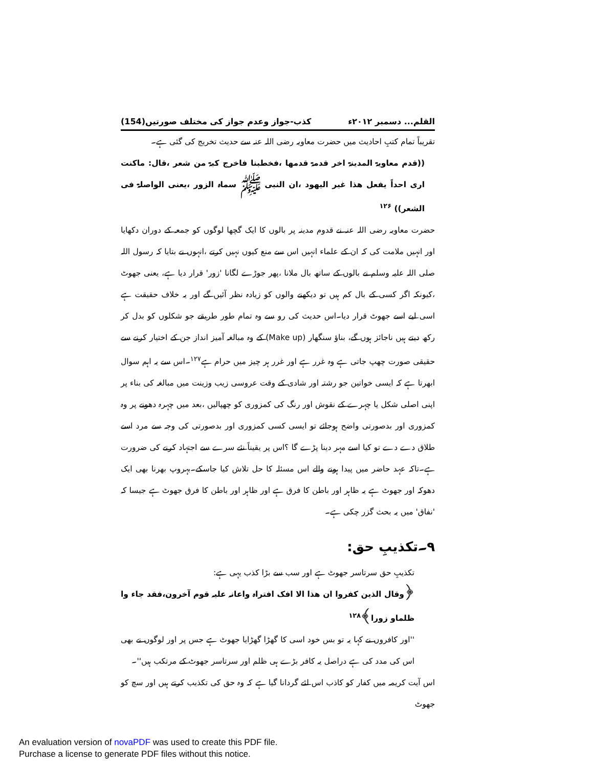القلم... دسمبر ۲۰۱۲ء کذب-جواز وعدم جواز کی مختلف صورتیں(154)
تقریباً تمام کتبِ احادیث میں حضرت معاویہ رضی اللہ عنہ سے حدیث تخریج کی گئی ہے۔
((قدم معاویۃ المدینۃ اخر قدمۃ قدمھا ،فخطبنا فاخرج کبۃ من شعر ،قال: ماکنت اری احداً یفعل ھذا غیر الیھود ،ان النبی ﷺ سماہ الزور ،یعنی الواصلۃ فی الشعر)) <sup>۱۲۶</sup>
حضرت معاویہ رضی اللہ عنہ نے قدوم مدینہ پر بالوں کا ایک گچھا لوگوں کو جمعہ کے دوران دکھایا اور انہیں ملامت کی کہ ان کے علماء انہیں اس سے منع کیوں نہیں کرتے ،انہوں نے بتایا کہ رسول اللہ صلی اللہ علیہ وسلم نے بالوں کے ساتھ بال ملانا ،پھر جوڑے لگانا 'زور' قرار دیا ہے، یعنی جھوٹ ،کیونکہ اگر کسی کے بال کم ہیں تو دیکھنے والوں کو زیادہ نظر آئیں گے اور یہ خلاف حقیقت ہے اسی لیے اسے جھوٹ قرار دیا۔اس حدیث کی رو سے وہ تمام طور طریقے جو شکلوں کو بدل کر رکھ دیتے ہیں ناجائز ہوں گے، بناؤ سنگھار (Make up) کے وہ مبالغہ آمیز انداز جن کے اختیار کرنے سے حقیقی صورت چھپ جاتی ہے وہ غرر ہے اور غرر ہر چیز میں حرام ہے<sup>۱۲۷</sup>۔اس سے یہ اہم سوال ابھرتا ہے کہ ایسی خواتین جو رشتہ اور شادی کے وقت عروسی زیب وزینت میں مبالغہ کی بناء پر اپنی اصلی شکل یا چہرے کے نقوش اور رنگ کی کمزوری کو چھپالیں ،بعد میں چہرہ دھونے پر وہ کمزوری اور بدصورتی واضح ہوجائے تو ایسی کسی کمزوری اور بدصورتی کی وجہ سے مرد اسے طلاق دے دے تو کیا اسے مہر دینا پڑے گا ؟اس پر یقیناً نئے سرے سے اجتہاد کرنے کی ضرورت ہے۔تاکہ عہد حاضر میں پیدا ہونے والے اس مسئلہ کا حل تلاش کیا جاسکے۔بہروپ بھرنا بھی ایک دھوکہ اور جھوٹ ہے یہ ظاہر اور باطن کا فرق ہے اور ظاہر اور باطن کا فرق جھوٹ ہے جیسا کہ 'نفاق' میں یہ بحث گزر چکی ہے۔
۹۔تکذیبِ حق:
تکذیبِ حق سرتاسر جھوٹ ہے اور سب سے بڑا کذب یہی ہے:
﴿وقال الذین کفروا ان ھذا الا افک افتراہ واعانہ علیہ قوم آخرون،فقد جاء وا ظلماو زورا﴾<sup>۱۲۸</sup>
''اور کافروں نے کہا یہ تو بس خود اسی کا گھڑا گھڑایا جھوٹ ہے جس پر اور لوگوں نے بھی اس کی مدد کی ہے دراصل یہ کافر بڑے ہی ظلم اور سرتاسر جھوٹ کے مرتکب ہیں''۔
اس آیت کریمہ میں کفار کو کاذب اس لئے گردانا گیا ہے کہ وہ حق کی تکذیب کرتے ہیں اور سچ کو جھوٹ
An evaluation version of novaPDF was used to create this PDF file.
Purchase a license to generate PDF files without this notice.